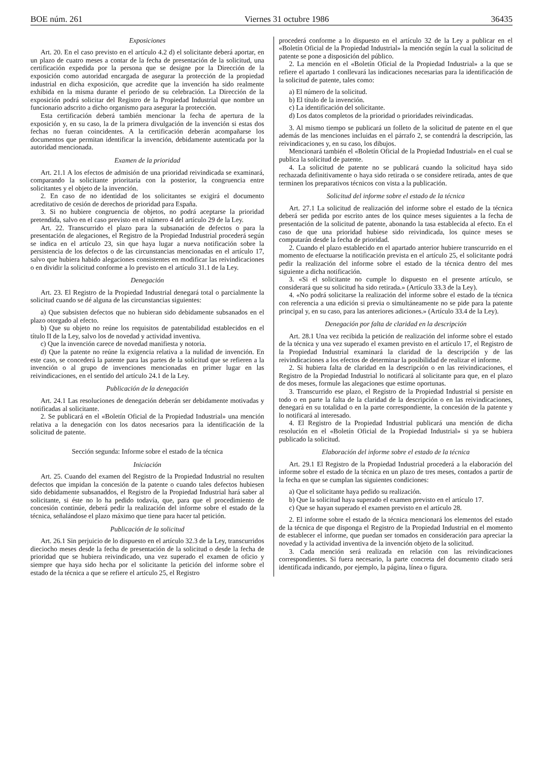BOE núm. 261 Viernes 31 octubre 1986 36435
Exposiciones
Art. 20. En el caso previsto en el artículo 4.2 d) el solicitante deberá aportar, en un plazo de cuatro meses a contar de la fecha de presentación de la solicitud, una certificación expedida por la persona que se designe por la Dirección de la exposición como autoridad encargada de asegurar la protección de la propiedad industrial en dicha exposición, que acredite que la invención ha sido realmente exhibida en la misma durante el período de su celebración. La Dirección de la exposición podrá solicitar del Registro de la Propiedad Industrial que nombre un funcionario adscrito a dicho organismo para asegurar la protección.
Esta certificación deberá también mencionar la fecha de apertura de la exposición y, en su caso, la de la primera divulgación de la invención si estas dos fechas no fueran coincidentes. A la certificación deberán acompañarse los documentos que permitan identificar la invención, debidamente autenticada por la autoridad mencionada.
Examen de la prioridad
Art. 21.1 A los efectos de admisión de una prioridad reivindicada se examinará, comparando la solicitante prioritaria con la posterior, la congruencia entre solicitantes y el objeto de la invención.
2. En caso de no identidad de los solicitantes se exigirá el documento acreditativo de cesión de derechos de prioridad para España.
3. Si no hubiere congruencia de objetos, no podrá aceptarse la prioridad pretendida, salvo en el caso previsto en el número 4 del artículo 29 de la Ley.
Art. 22. Transcurrido el plazo para la subsanación de defectos o para la presentación de alegaciones, el Registro de la Propiedad Industrial procederá según se indica en el artículo 23, sin que haya lugar a nueva notificación sobre la persistencia de los defectos o de las circunstancias mencionadas en el artículo 17, salvo que hubiera habido alegaciones consistentes en modificar las reivindicaciones o en dividir la solicitud conforme a lo previsto en el artículo 31.1 de la Ley.
Denegación
Art. 23. El Registro de la Propiedad Industrial denegará total o parcialmente la solicitud cuando se dé alguna de las circunstancias siguientes:
a) Que subsisten defectos que no hubieran sido debidamente subsanados en el plazo otorgado al efecto.
b) Que su objeto no reúne los requisitos de patentabilidad establecidos en el título II de la Ley, salvo los de novedad y actividad inventiva.
c) Que la invención carece de novedad manifiesta y notoria.
d) Que la patente no reúne la exigencia relativa a la nulidad de invención. En este caso, se concederá la patente para las partes de la solicitud que se refieren a la invención o al grupo de invenciones mencionadas en primer lugar en las reivindicaciones, en el sentido del artículo 24.1 de la Ley.
Publicación de la denegación
Art. 24.1 Las resoluciones de denegación deberán ser debidamente motivadas y notificadas al solicitante.
2. Se publicará en el «Boletín Oficial de la Propiedad Industrial» una mención relativa a la denegación con los datos necesarios para la identificación de la solicitud de patente.
Sección segunda: Informe sobre el estado de la técnica
Iniciación
Art. 25. Cuando del examen del Registro de la Propiedad Industrial no resulten defectos que impidan la concesión de la patente o cuando tales defectos hubiesen sido debidamente subsanaddos, el Registro de la Propiedad Industrial hará saber al solicitante, si éste no lo ha pedido todavía, que, para que el procedimiento de concesión continúe, deberá pedir la realización del informe sobre el estado de la técnica, señalándose el plazo máximo que tiene para hacer tal petición.
Publicación de la solicitud
Art. 26.1 Sin perjuicio de lo dispuesto en el artículo 32.3 de la Ley, transcurridos dieciocho meses desde la fecha de presentación de la solicitud o desde la fecha de prioridad que se hubiera reivindicado, una vez superado el examen de oficio y siempre que haya sido hecha por el solicitante la petición del informe sobre el estado de la técnica a que se refiere el artículo 25, el Registro
procederá conforme a lo dispuesto en el artículo 32 de la Ley a publicar en el «Boletín Oficial de la Propiedad Industrial» la mención según la cual la solicitud de patente se pone a disposición del público.
2. La mención en el «Boletín Oficial de la Propiedad Industrial» a la que se refiere el apartado 1 conllevará las indicaciones necesarias para la identificación de la solicitud de patente, tales como:
a) El número de la solicitud.
b) El título de la invención.
c) La identificación del solicitante.
d) Los datos completos de la prioridad o prioridades reivindicadas.
3. Al mismo tiempo se publicará un folleto de la solicitud de patente en el que además de las menciones incluidas en el párrafo 2, se contendrá la descripción, las reivindicaciones y, en su caso, los dibujos.
Mencionará también el «Boletín Oficial de la Propiedad Industrial» en el cual se publica la solicitud de patente.
4. La solicitud de patente no se publicará cuando la solicitud haya sido rechazada definitivamente o haya sido retirada o se considere retirada, antes de que terminen los preparativos técnicos con vista a la publicación.
Solicitud del informe sobre el estado de la técnica
Art. 27.1 La solicitud de realización del informe sobre el estado de la técnica deberá ser pedida por escrito antes de los quince meses siguientes a la fecha de presentación de la solicitud de patente, abonando la tasa establecida al efecto. En el caso de que una prioridad hubiese sido reivindicada, los quince meses se computarán desde la fecha de prioridad.
2. Cuando el plazo establecido en el apartado anterior hubiere transcurrido en el momento de efectuarse la notificación prevista en el artículo 25, el solicitante podrá pedir la realización del informe sobre el estado de la técnica dentro del mes siguiente a dicha notificación.
3. «Si el solicitante no cumple lo dispuesto en el presente artículo, se considerará que su solicitud ha sido retirada.» (Artículo 33.3 de la Ley).
4. «No podrá solicitarse la realización del informe sobre el estado de la técnica con referencia a una edición si previa o simultáneamente no se pide para la patente principal y, en su caso, para las anteriores adiciones.» (Artículo 33.4 de la Ley).
Denegación por falta de claridad en la descripción
Art. 28.1 Una vez recibida la petición de realización del informe sobre el estado de la técnica y una vez superado el examen previsto en el artículo 17, el Registro de la Propiedad Industrial examinará la claridad de la descripción y de las reivindicaciones a los efectos de determinar la posibilidad de realizar el informe.
2. Si hubiera falta de claridad en la descripción o en las reivindicaciones, el Registro de la Propiedad Industrial lo notificará al solicitante para que, en el plazo de dos meses, formule las alegaciones que estime oportunas.
3. Transcurrido ese plazo, el Registro de la Propiedad Industrial si persiste en todo o en parte la falta de la claridad de la descripción o en las reivindicaciones, denegará en su totalidad o en la parte correspondiente, la concesión de la patente y lo notificará al interesado.
4. El Registro de la Propiedad Industrial publicará una mención de dicha resolución en el «Boletín Oficial de la Propiedad Industrial» si ya se hubiera publicado la solicitud.
Elaboración del informe sobre el estado de la técnica
Art. 29.1 El Registro de la Propiedad Industrial procederá a la elaboración del informe sobre el estado de la técnica en un plazo de tres meses, contados a partir de la fecha en que se cumplan las siguientes condiciones:
a) Que el solicitante haya pedido su realización.
b) Que la solicitud haya superado el examen previsto en el artículo 17.
c) Que se hayan superado el examen previsto en el artículo 28.
2. El informe sobre el estado de la técnica mencionará los elementos del estado de la técnica de que disponga el Registro de la Propiedad Industrial en el momento de establecer el informe, que puedan ser tomados en consideración para apreciar la novedad y la actividad inventiva de la invención objeto de la solicitud.
3. Cada mención será realizada en relación con las reivindicaciones correspondientes. Si fuera necesario, la parte concreta del documento citado será identificada indicando, por ejemplo, la página, línea o figura.